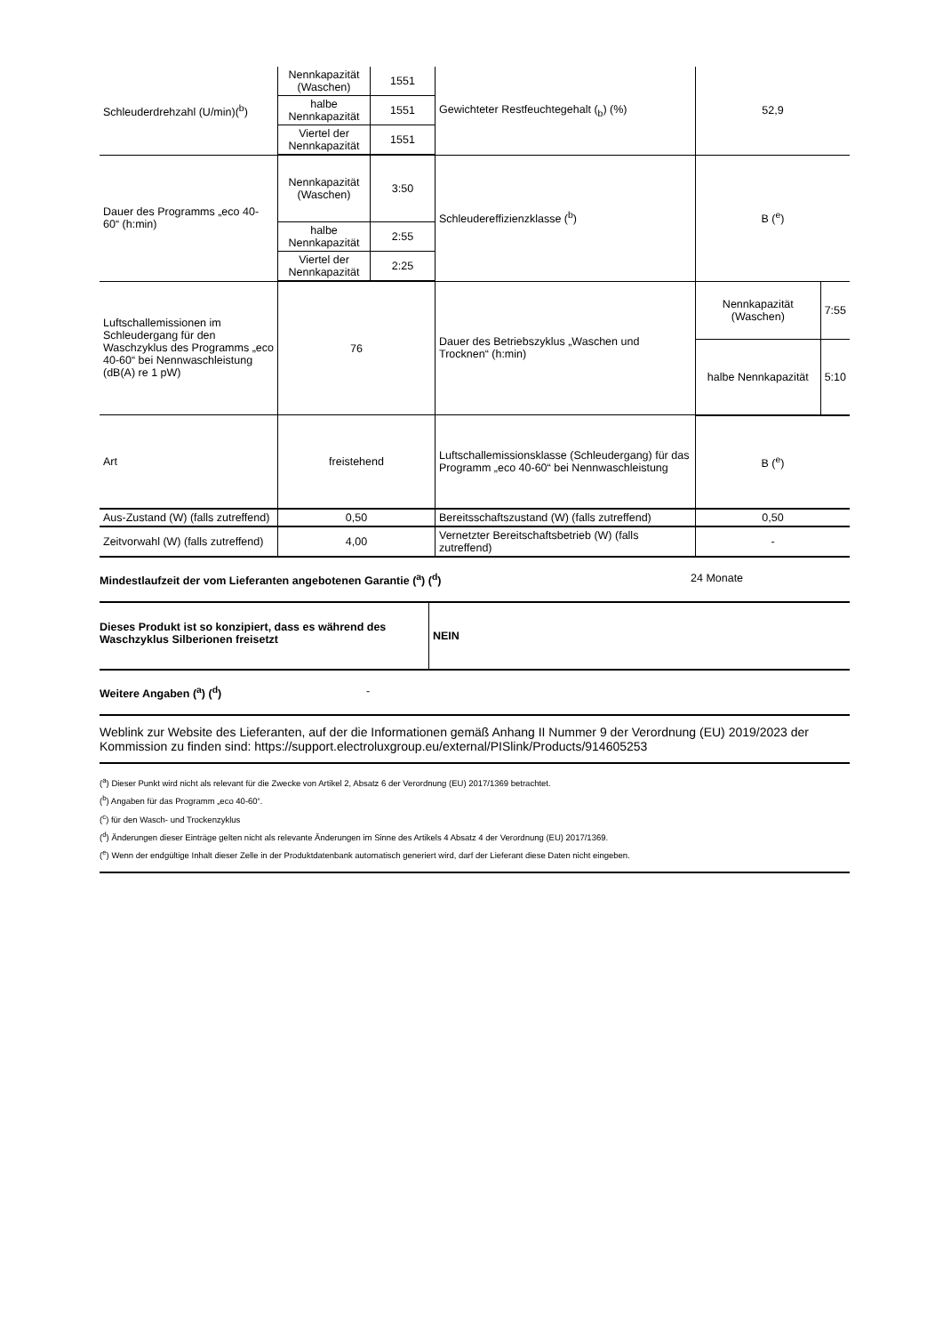| Schleuderdrehzahl (U/min)(<sup>b</sup>) | Nennkapazität (Waschen) | 1551 | Gewichteter Restfeuchtegehalt (<sub>b</sub>) (%) | 52,9 | |
| | halbe Nennkapazität | 1551 | | | |
| | Viertel der Nennkapazität | 1551 | | | |
| Dauer des Programms „eco 40-60“ (h:min) | Nennkapazität (Waschen) | 3:50 | Schleudereffizienzklasse (<sup>b</sup>) | B (<sup>e</sup>) | |
| | halbe Nennkapazität | 2:55 | | | |
| | Viertel der Nennkapazität | 2:25 | | | |
| Luftschallemissionen im Schleudergang für den Waschzyklus des Programms „eco 40-60“ bei Nennwaschleistung (dB(A) re 1 pW) | 76 | | Dauer des Betriebszyklus „Waschen und Trocknen“ (h:min) | Nennkapazität (Waschen) | 7:55 |
| | | | | halbe Nennkapazität | 5:10 |
| Art | freistehend | | Luftschallemissionsklasse (Schleudergang) für das Programm „eco 40-60“ bei Nennwaschleistung | B (<sup>e</sup>) | |
| Aus-Zustand (W) (falls zutreffend) | 0,50 | | Bereitsschaftszustand (W) (falls zutreffend) | 0,50 | |
| Zeitvorwahl (W) (falls zutreffend) | 4,00 | | Vernetzter Bereitschaftsbetrieb (W) (falls zutreffend) | - | |
Mindestlaufzeit der vom Lieferanten angebotenen Garantie (<sup>a</sup>) (<sup>d</sup>) 24 Monate
Dieses Produkt ist so konzipiert, dass es während des Waschzyklus Silberionen freisetzt
NEIN
Weitere Angaben (<sup>a</sup>) (<sup>d</sup>) -
Weblink zur Website des Lieferanten, auf der die Informationen gemäß Anhang II Nummer 9 der Verordnung (EU) 2019/2023 der Kommission zu finden sind: https://support.electroluxgroup.eu/external/PISlink/Products/914605253
(<sup>a</sup>) Dieser Punkt wird nicht als relevant für die Zwecke von Artikel 2, Absatz 6 der Verordnung (EU) 2017/1369 betrachtet.
(<sup>b</sup>) Angaben für das Programm „eco 40-60“.
(<sup>c</sup>) für den Wasch- und Trockenzyklus
(<sup>d</sup>) Änderungen dieser Einträge gelten nicht als relevante Änderungen im Sinne des Artikels 4 Absatz 4 der Verordnung (EU) 2017/1369.
(<sup>e</sup>) Wenn der endgültige Inhalt dieser Zelle in der Produktdatenbank automatisch generiert wird, darf der Lieferant diese Daten nicht eingeben.